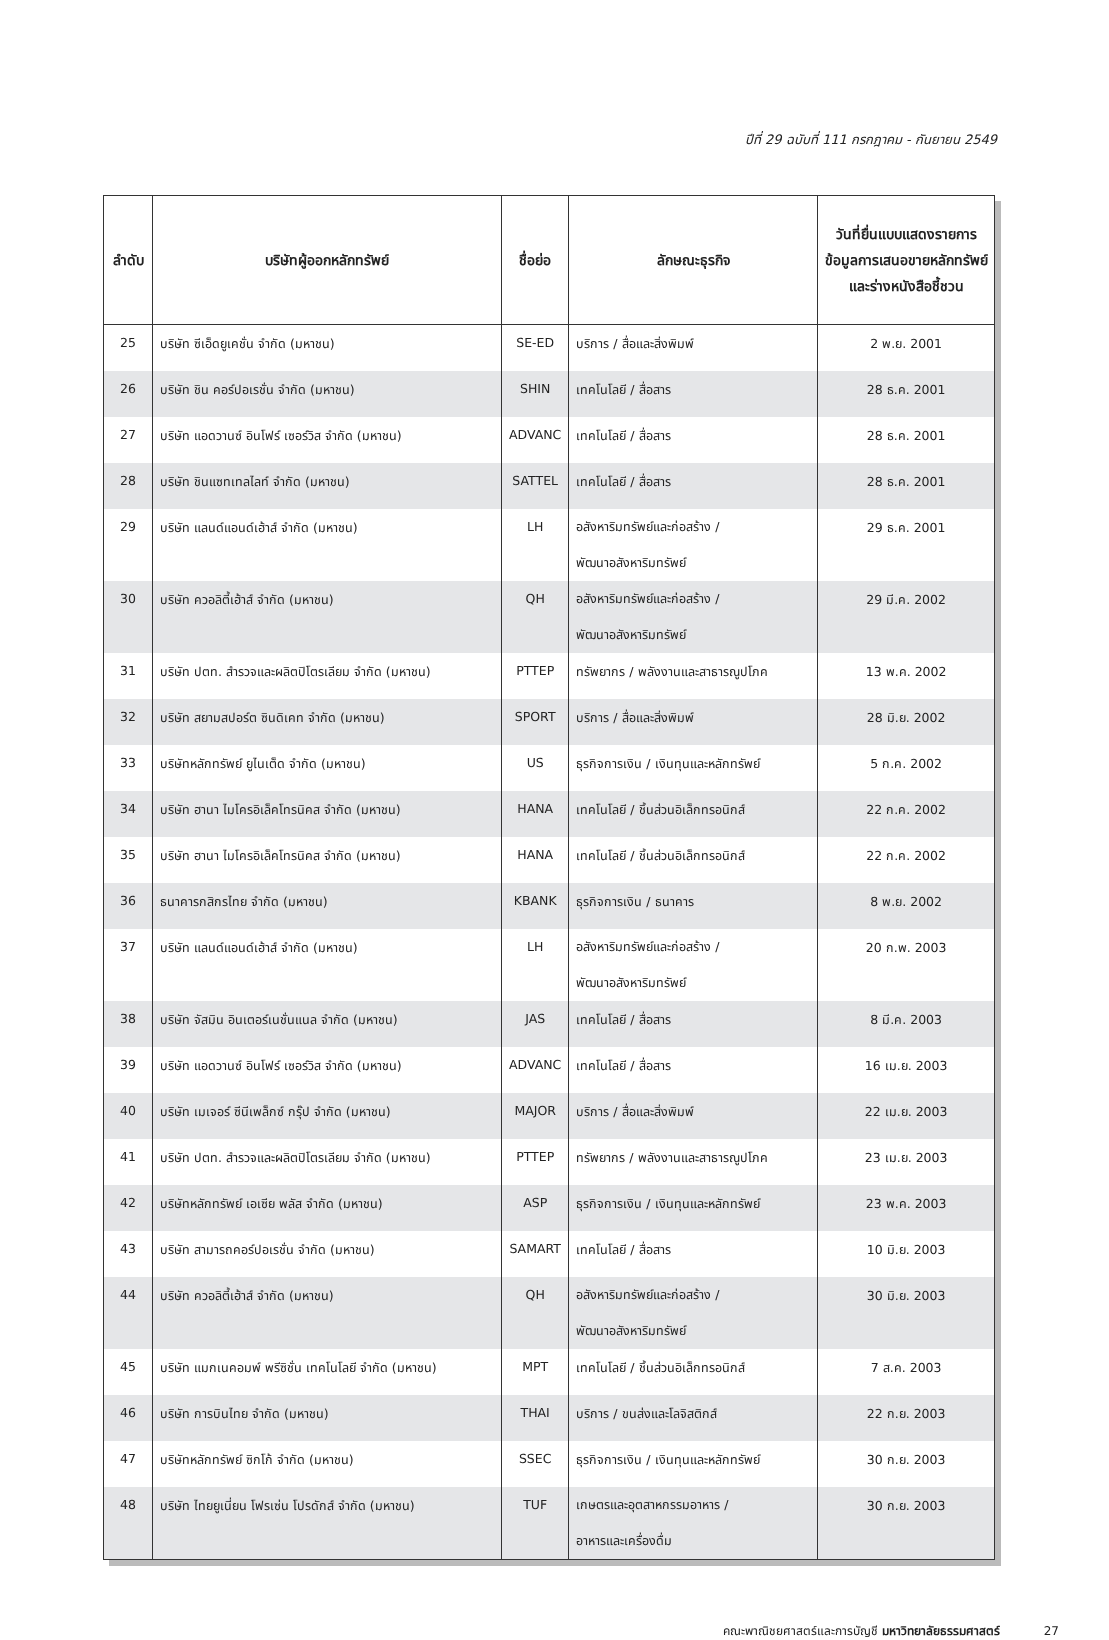ปีที่ 29 ฉบับที่ 111 กรกฎาคม - กันยายน 2549
| ลำดับ | บริษัทผู้ออกหลักทรัพย์ | ชื่อย่อ | ลักษณะธุรกิจ | วันที่ยื่นแบบแสดงรายการข้อมูลการเสนอขายหลักทรัพย์และร่างหนังสือชี้ชวน |
| --- | --- | --- | --- | --- |
| 25 | บริษัท ซีเอ็ดยูเคชั่น จำกัด (มหาชน) | SE-ED | บริการ / สื่อและสิ่งพิมพ์ | 2 พ.ย. 2001 |
| 26 | บริษัท ชิน คอร์ปอเรชั่น จำกัด (มหาชน) | SHIN | เทคโนโลยี / สื่อสาร | 28 ธ.ค. 2001 |
| 27 | บริษัท แอดวานซ์ อินโฟร์ เซอร์วิส จำกัด (มหาชน) | ADVANC | เทคโนโลยี / สื่อสาร | 28 ธ.ค. 2001 |
| 28 | บริษัท ชินแซทเทลไลท์ จำกัด (มหาชน) | SATTEL | เทคโนโลยี / สื่อสาร | 28 ธ.ค. 2001 |
| 29 | บริษัท แลนด์แอนด์เฮ้าส์ จำกัด (มหาชน) | LH | อสังหาริมทรัพย์และก่อสร้าง / พัฒนาอสังหาริมทรัพย์ | 29 ธ.ค. 2001 |
| 30 | บริษัท ควอลิตี้เฮ้าส์ จำกัด (มหาชน) | QH | อสังหาริมทรัพย์และก่อสร้าง / พัฒนาอสังหาริมทรัพย์ | 29 มี.ค. 2002 |
| 31 | บริษัท ปตท. สำรวจและผลิตปิโตรเลียม จำกัด (มหาชน) | PTTEP | ทรัพยากร / พลังงานและสาธารณูปโภค | 13 พ.ค. 2002 |
| 32 | บริษัท สยามสปอร์ต ซินดิเคท จำกัด (มหาชน) | SPORT | บริการ / สื่อและสิ่งพิมพ์ | 28 มิ.ย. 2002 |
| 33 | บริษัทหลักทรัพย์ ยูไนเต็ด จำกัด (มหาชน) | US | ธุรกิจการเงิน / เงินทุนและหลักทรัพย์ | 5 ก.ค. 2002 |
| 34 | บริษัท ฮานา ไมโครอิเล็คโทรนิคส จำกัด (มหาชน) | HANA | เทคโนโลยี / ชิ้นส่วนอิเล็กทรอนิกส์ | 22 ก.ค. 2002 |
| 35 | บริษัท ฮานา ไมโครอิเล็คโทรนิคส จำกัด (มหาชน) | HANA | เทคโนโลยี / ชิ้นส่วนอิเล็กทรอนิกส์ | 22 ก.ค. 2002 |
| 36 | ธนาคารกสิกรไทย จำกัด (มหาชน) | KBANK | ธุรกิจการเงิน / ธนาคาร | 8 พ.ย. 2002 |
| 37 | บริษัท แลนด์แอนด์เฮ้าส์ จำกัด (มหาชน) | LH | อสังหาริมทรัพย์และก่อสร้าง / พัฒนาอสังหาริมทรัพย์ | 20 ก.พ. 2003 |
| 38 | บริษัท จัสมิน อินเตอร์เนชั่นแนล จำกัด (มหาชน) | JAS | เทคโนโลยี / สื่อสาร | 8 มี.ค. 2003 |
| 39 | บริษัท แอดวานซ์ อินโฟร์ เซอร์วิส จำกัด (มหาชน) | ADVANC | เทคโนโลยี / สื่อสาร | 16 เม.ย. 2003 |
| 40 | บริษัท เมเจอร์ ซีนีเพล็กซ์ กรุ๊ป จำกัด (มหาชน) | MAJOR | บริการ / สื่อและสิ่งพิมพ์ | 22 เม.ย. 2003 |
| 41 | บริษัท ปตท. สำรวจและผลิตปิโตรเลียม จำกัด (มหาชน) | PTTEP | ทรัพยากร / พลังงานและสาธารณูปโภค | 23 เม.ย. 2003 |
| 42 | บริษัทหลักทรัพย์ เอเซีย พลัส จำกัด (มหาชน) | ASP | ธุรกิจการเงิน / เงินทุนและหลักทรัพย์ | 23 พ.ค. 2003 |
| 43 | บริษัท สามารถคอร์ปอเรชั่น จำกัด (มหาชน) | SAMART | เทคโนโลยี / สื่อสาร | 10 มิ.ย. 2003 |
| 44 | บริษัท ควอลิตี้เฮ้าส์ จำกัด (มหาชน) | QH | อสังหาริมทรัพย์และก่อสร้าง / พัฒนาอสังหาริมทรัพย์ | 30 มิ.ย. 2003 |
| 45 | บริษัท แมกเนคอมพ์ พรีซิชั่น เทคโนโลยี จำกัด (มหาชน) | MPT | เทคโนโลยี / ชิ้นส่วนอิเล็กทรอนิกส์ | 7 ส.ค. 2003 |
| 46 | บริษัท การบินไทย จำกัด (มหาชน) | THAI | บริการ / ขนส่งและโลจิสติกส์ | 22 ก.ย. 2003 |
| 47 | บริษัทหลักทรัพย์ ซิกโก้ จำกัด (มหาชน) | SSEC | ธุรกิจการเงิน / เงินทุนและหลักทรัพย์ | 30 ก.ย. 2003 |
| 48 | บริษัท ไทยยูเนี่ยน โฟรเซ่น โปรดักส์ จำกัด (มหาชน) | TUF | เกษตรและอุตสาหกรรมอาหาร / อาหารและเครื่องดื่ม | 30 ก.ย. 2003 |
คณะพาณิชยศาสตร์และการบัญชี มหาวิทยาลัยธรรมศาสตร์ 27